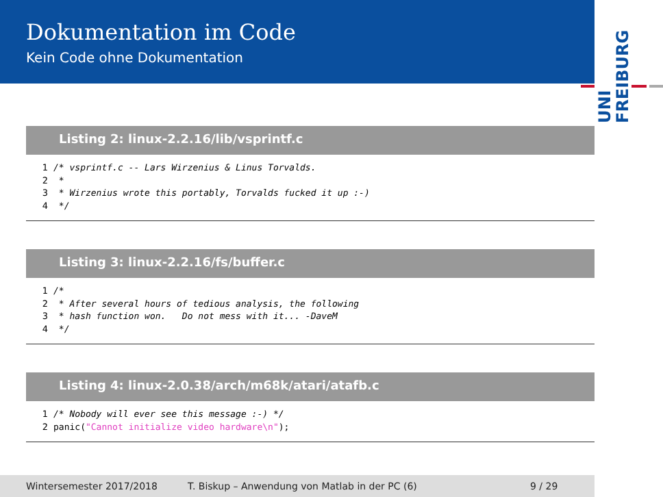Dokumentation im Code
Kein Code ohne Dokumentation
UNI FREIBURG
Listing 2: linux-2.2.16/lib/vsprintf.c
1/* vsprintf.c -- Lars Wirzenius & Linus Torvalds.
2 *
3 * Wirzenius wrote this portably, Torvalds fucked it up :-)
4 */
Listing 3: linux-2.2.16/fs/buffer.c
1/*
2 * After several hours of tedious analysis, the following
3 * hash function won.   Do not mess with it... -DaveM
4 */
Listing 4: linux-2.0.38/arch/m68k/atari/atafb.c
1/* Nobody will ever see this message :-) */
2panic("Cannot initialize video hardware\n");
Wintersemester 2017/2018 T. Biskup – Anwendung von Matlab in der PC (6) 9 / 29